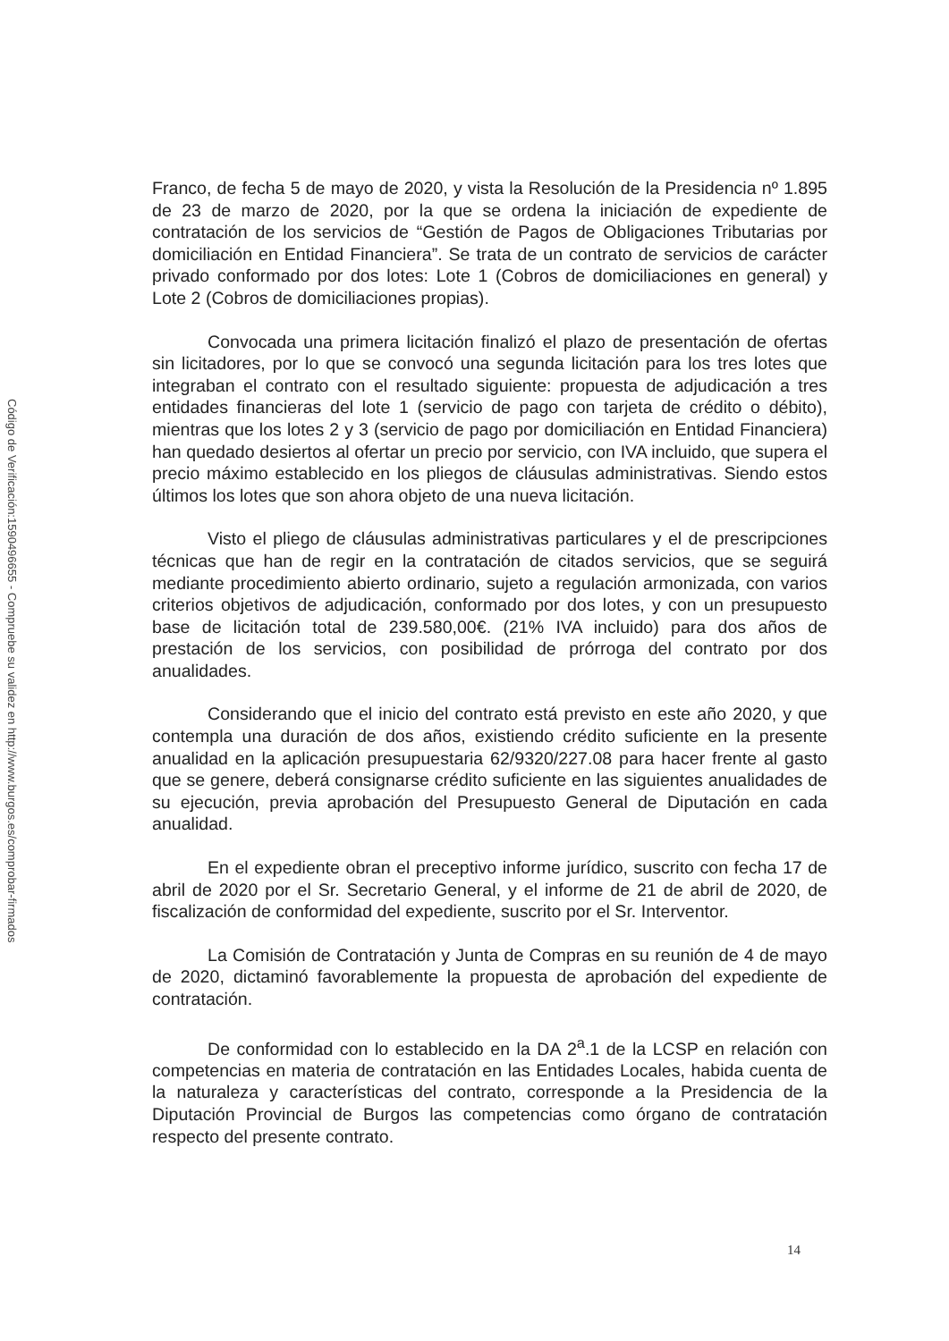Código de Verificación:1590496655 - Compruebe su validez en http://www.burgos.es/comprobar-firmados
Franco, de fecha 5 de mayo de 2020, y vista la Resolución de la Presidencia nº 1.895 de 23 de marzo de 2020, por la que se ordena la iniciación de expediente de contratación de los servicios de “Gestión de Pagos de Obligaciones Tributarias por domiciliación en Entidad Financiera”. Se trata de un contrato de servicios de carácter privado conformado por dos lotes: Lote 1 (Cobros de domiciliaciones en general) y Lote 2 (Cobros de domiciliaciones propias).
Convocada una primera licitación finalizó el plazo de presentación de ofertas sin licitadores, por lo que se convocó una segunda licitación para los tres lotes que integraban el contrato con el resultado siguiente: propuesta de adjudicación a tres entidades financieras del lote 1 (servicio de pago con tarjeta de crédito o débito), mientras que los lotes 2 y 3 (servicio de pago por domiciliación en Entidad Financiera) han quedado desiertos al ofertar un precio por servicio, con IVA incluido, que supera el precio máximo establecido en los pliegos de cláusulas administrativas. Siendo estos últimos los lotes que son ahora objeto de una nueva licitación.
Visto el pliego de cláusulas administrativas particulares y el de prescripciones técnicas que han de regir en la contratación de citados servicios, que se seguirá mediante procedimiento abierto ordinario, sujeto a regulación armonizada, con varios criterios objetivos de adjudicación, conformado por dos lotes, y con un presupuesto base de licitación total de 239.580,00€. (21% IVA incluido) para dos años de prestación de los servicios, con posibilidad de prórroga del contrato por dos anualidades.
Considerando que el inicio del contrato está previsto en este año 2020, y que contempla una duración de dos años, existiendo crédito suficiente en la presente anualidad en la aplicación presupuestaria 62/9320/227.08 para hacer frente al gasto que se genere, deberá consignarse crédito suficiente en las siguientes anualidades de su ejecución, previa aprobación del Presupuesto General de Diputación en cada anualidad.
En el expediente obran el preceptivo informe jurídico, suscrito con fecha 17 de abril de 2020 por el Sr. Secretario General, y el informe de 21 de abril de 2020, de fiscalización de conformidad del expediente, suscrito por el Sr. Interventor.
La Comisión de Contratación y Junta de Compras en su reunión de 4 de mayo de 2020, dictaminó favorablemente la propuesta de aprobación del expediente de contratación.
De conformidad con lo establecido en la DA 2<sup>a</sup>.1 de la LCSP en relación con competencias en materia de contratación en las Entidades Locales, habida cuenta de la naturaleza y características del contrato, corresponde a la Presidencia de la Diputación Provincial de Burgos las competencias como órgano de contratación respecto del presente contrato.
14